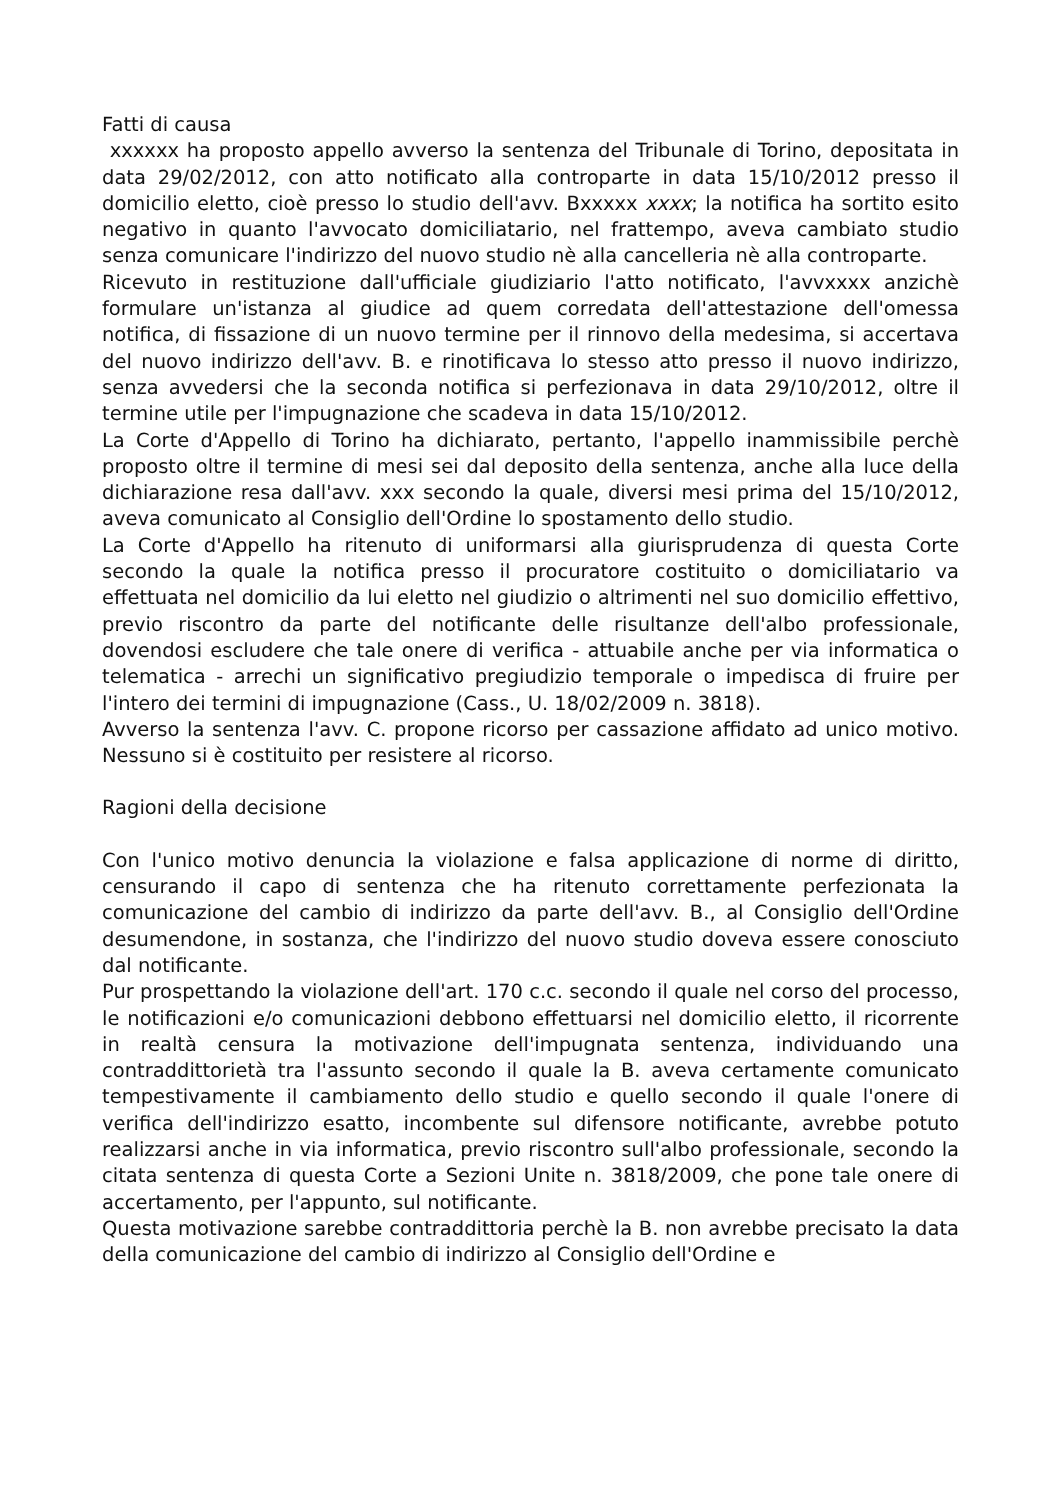Fatti di causa
xxxxxx ha proposto appello avverso la sentenza del Tribunale di Torino, depositata in data 29/02/2012, con atto notificato alla controparte in data 15/10/2012 presso il domicilio eletto, cioè presso lo studio dell'avv. Bxxxxx xxxx; la notifica ha sortito esito negativo in quanto l'avvocato domiciliatario, nel frattempo, aveva cambiato studio senza comunicare l'indirizzo del nuovo studio nè alla cancelleria nè alla controparte.
Ricevuto in restituzione dall'ufficiale giudiziario l'atto notificato, l'avvxxxx anzichè formulare un'istanza al giudice ad quem corredata dell'attestazione dell'omessa notifica, di fissazione di un nuovo termine per il rinnovo della medesima, si accertava del nuovo indirizzo dell'avv. B. e rinotificava lo stesso atto presso il nuovo indirizzo, senza avvedersi che la seconda notifica si perfezionava in data 29/10/2012, oltre il termine utile per l'impugnazione che scadeva in data 15/10/2012.
La Corte d'Appello di Torino ha dichiarato, pertanto, l'appello inammissibile perchè proposto oltre il termine di mesi sei dal deposito della sentenza, anche alla luce della dichiarazione resa dall'avv. xxx secondo la quale, diversi mesi prima del 15/10/2012, aveva comunicato al Consiglio dell'Ordine lo spostamento dello studio.
La Corte d'Appello ha ritenuto di uniformarsi alla giurisprudenza di questa Corte secondo la quale la notifica presso il procuratore costituito o domiciliatario va effettuata nel domicilio da lui eletto nel giudizio o altrimenti nel suo domicilio effettivo, previo riscontro da parte del notificante delle risultanze dell'albo professionale, dovendosi escludere che tale onere di verifica - attuabile anche per via informatica o telematica - arrechi un significativo pregiudizio temporale o impedisca di fruire per l'intero dei termini di impugnazione (Cass., U. 18/02/2009 n. 3818).
Avverso la sentenza l'avv. C. propone ricorso per cassazione affidato ad unico motivo. Nessuno si è costituito per resistere al ricorso.
Ragioni della decisione
Con l'unico motivo denuncia la violazione e falsa applicazione di norme di diritto, censurando il capo di sentenza che ha ritenuto correttamente perfezionata la comunicazione del cambio di indirizzo da parte dell'avv. B., al Consiglio dell'Ordine desumendone, in sostanza, che l'indirizzo del nuovo studio doveva essere conosciuto dal notificante.
Pur prospettando la violazione dell'art. 170 c.c. secondo il quale nel corso del processo, le notificazioni e/o comunicazioni debbono effettuarsi nel domicilio eletto, il ricorrente in realtà censura la motivazione dell'impugnata sentenza, individuando una contraddittorietà tra l'assunto secondo il quale la B. aveva certamente comunicato tempestivamente il cambiamento dello studio e quello secondo il quale l'onere di verifica dell'indirizzo esatto, incombente sul difensore notificante, avrebbe potuto realizzarsi anche in via informatica, previo riscontro sull'albo professionale, secondo la citata sentenza di questa Corte a Sezioni Unite n. 3818/2009, che pone tale onere di accertamento, per l'appunto, sul notificante.
Questa motivazione sarebbe contraddittoria perchè la B. non avrebbe precisato la data della comunicazione del cambio di indirizzo al Consiglio dell'Ordine e